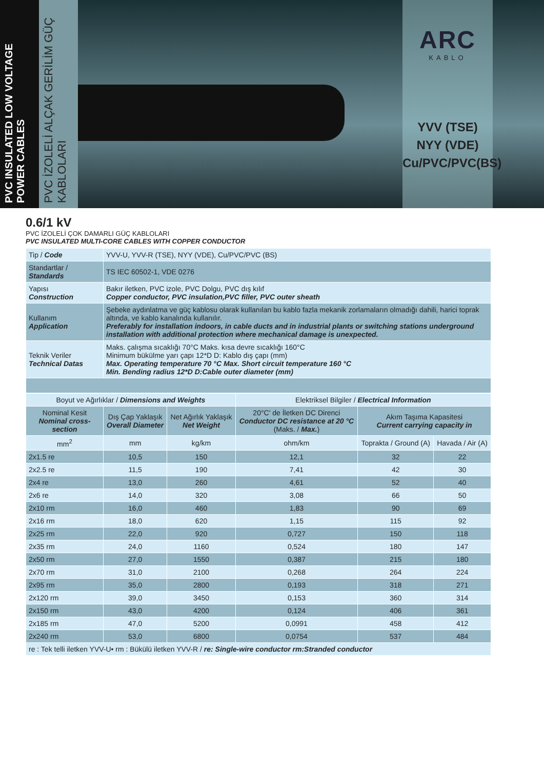PVC INSULATED LOW VOLTAGE POWER CABLES
PVC İZOLELİ ALÇAK GERİLİM GÜÇ KABLOLARI
ARC
KABLO
YVV (TSE)
NYY (VDE)
Cu/PVC/PVC(BS)
0.6/1 kV
PVC İZOLELİ ÇOK DAMARLI GÜÇ KABLOLARI
PVC INSULATED MULTI-CORE CABLES WITH COPPER CONDUCTOR
| Tip / Code | YVV-U, YVV-R (TSE), NYY (VDE), Cu/PVC/PVC (BS) |
| Standartlar / Standards | TS IEC 60502-1, VDE 0276 |
| Yapısı Construction | Bakır iletken, PVC izole, PVC Dolgu, PVC dış kılıf Copper conductor, PVC insulation,PVC filler, PVC outer sheath |
| Kullanım Application | Şebeke aydınlatma ve güç kablosu olarak kullanılan bu kablo fazla mekanik zorlamaların olmadığı dahili, harici toprak altında, ve kablo kanalında kullanılır. Preferably for installation indoors, in cable ducts and in industrial plants or switching stations underground installation with additional protection where mechanical damage is unexpected. |
| Teknik Veriler Technical Datas | Maks. çalışma sıcaklığı 70°C Maks. kısa devre sıcaklığı 160°C Minimum bükülme yarı çapı 12*D D: Kablo dış çapı (mm) Max. Operating temperature 70 °C Max. Short circuit temperature 160 °C Min. Bending radius 12*D D:Cable outer diameter (mm) |
| Boyut ve Ağırlıklar / Dimensions and Weights | | | Elektriksel Bilgiler / Electrical Information | | |
| --- | --- | --- | --- | --- | --- |
| Nominal Kesit Nominal cross-section | Dış Çap Yaklaşık Overall Diameter | Net Ağırlık Yaklaşık Net Weight | 20°C' de İletken DC Direnci Conductor DC resistance at 20 °C (Maks. / Max. ) | Akım Taşıma Kapasitesi Current carrying capacity in | |
| mm<sup>2</sup> | mm | kg/km | ohm/km | Toprakta / Ground (A) | Havada / Air (A) |
| 2x1.5 re | 10,5 | 150 | 12,1 | 32 | 22 |
| 2x2.5 re | 11,5 | 190 | 7,41 | 42 | 30 |
| 2x4 re | 13,0 | 260 | 4,61 | 52 | 40 |
| 2x6 re | 14,0 | 320 | 3,08 | 66 | 50 |
| 2x10 rm | 16,0 | 460 | 1,83 | 90 | 69 |
| 2x16 rm | 18,0 | 620 | 1,15 | 115 | 92 |
| 2x25 rm | 22,0 | 920 | 0,727 | 150 | 118 |
| 2x35 rm | 24,0 | 1160 | 0,524 | 180 | 147 |
| 2x50 rm | 27,0 | 1550 | 0,387 | 215 | 180 |
| 2x70 rm | 31,0 | 2100 | 0,268 | 264 | 224 |
| 2x95 rm | 35,0 | 2800 | 0,193 | 318 | 271 |
| 2x120 rm | 39,0 | 3450 | 0,153 | 360 | 314 |
| 2x150 rm | 43,0 | 4200 | 0,124 | 406 | 361 |
| 2x185 rm | 47,0 | 5200 | 0,0991 | 458 | 412 |
| 2x240 rm | 53,0 | 6800 | 0,0754 | 537 | 484 |
| re : Tek telli iletken YVV-U• rm : Bükülü iletken YVV-R / re: Single-wire conductor rm:Stranded conductor | | | | | |